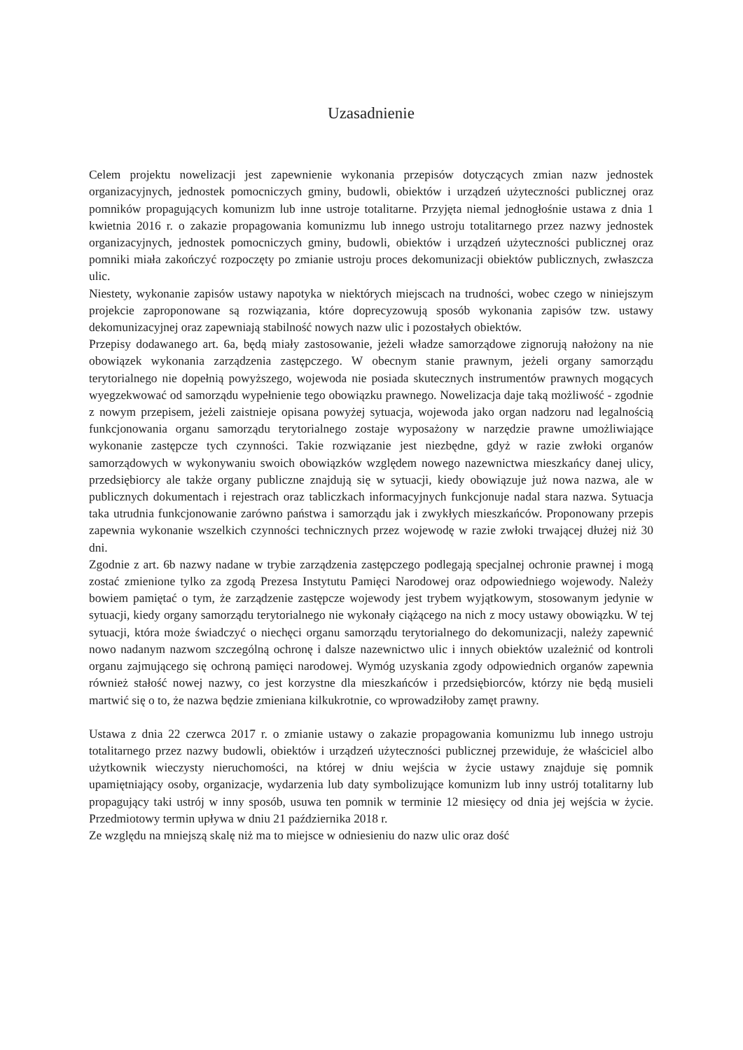Uzasadnienie
Celem projektu nowelizacji jest zapewnienie wykonania przepisów dotyczących zmian nazw jednostek organizacyjnych, jednostek pomocniczych gminy, budowli, obiektów i urządzeń użyteczności publicznej oraz pomników propagujących komunizm lub inne ustroje totalitarne. Przyjęta niemal jednogłośnie ustawa z dnia 1 kwietnia 2016 r. o zakazie propagowania komunizmu lub innego ustroju totalitarnego przez nazwy jednostek organizacyjnych, jednostek pomocniczych gminy, budowli, obiektów i urządzeń użyteczności publicznej oraz pomniki miała zakończyć rozpoczęty po zmianie ustroju proces dekomunizacji obiektów publicznych, zwłaszcza ulic.
Niestety, wykonanie zapisów ustawy napotyka w niektórych miejscach na trudności, wobec czego w niniejszym projekcie zaproponowane są rozwiązania, które doprecyzowują sposób wykonania zapisów tzw. ustawy dekomunizacyjnej oraz zapewniają stabilność nowych nazw ulic i pozostałych obiektów.
Przepisy dodawanego art. 6a, będą miały zastosowanie, jeżeli władze samorządowe zignorują nałożony na nie obowiązek wykonania zarządzenia zastępczego. W obecnym stanie prawnym, jeżeli organy samorządu terytorialnego nie dopełnią powyższego, wojewoda nie posiada skutecznych instrumentów prawnych mogących wyegzekwować od samorządu wypełnienie tego obowiązku prawnego. Nowelizacja daje taką możliwość - zgodnie z nowym przepisem, jeżeli zaistnieje opisana powyżej sytuacja, wojewoda jako organ nadzoru nad legalnością funkcjonowania organu samorządu terytorialnego zostaje wyposażony w narzędzie prawne umożliwiające wykonanie zastępcze tych czynności. Takie rozwiązanie jest niezbędne, gdyż w razie zwłoki organów samorządowych w wykonywaniu swoich obowiązków względem nowego nazewnictwa mieszkańcy danej ulicy, przedsiębiorcy ale także organy publiczne znajdują się w sytuacji, kiedy obowiązuje już nowa nazwa, ale w publicznych dokumentach i rejestrach oraz tabliczkach informacyjnych funkcjonuje nadal stara nazwa. Sytuacja taka utrudnia funkcjonowanie zarówno państwa i samorządu jak i zwykłych mieszkańców. Proponowany przepis zapewnia wykonanie wszelkich czynności technicznych przez wojewodę w razie zwłoki trwającej dłużej niż 30 dni.
Zgodnie z art. 6b nazwy nadane w trybie zarządzenia zastępczego podlegają specjalnej ochronie prawnej i mogą zostać zmienione tylko za zgodą Prezesa Instytutu Pamięci Narodowej oraz odpowiedniego wojewody. Należy bowiem pamiętać o tym, że zarządzenie zastępcze wojewody jest trybem wyjątkowym, stosowanym jedynie w sytuacji, kiedy organy samorządu terytorialnego nie wykonały ciążącego na nich z mocy ustawy obowiązku. W tej sytuacji, która może świadczyć o niechęci organu samorządu terytorialnego do dekomunizacji, należy zapewnić nowo nadanym nazwom szczególną ochronę i dalsze nazewnictwo ulic i innych obiektów uzależnić od kontroli organu zajmującego się ochroną pamięci narodowej. Wymóg uzyskania zgody odpowiednich organów zapewnia również stałość nowej nazwy, co jest korzystne dla mieszkańców i przedsiębiorców, którzy nie będą musieli martwić się o to, że nazwa będzie zmieniana kilkukrotnie, co wprowadziłoby zamęt prawny.
Ustawa z dnia 22 czerwca 2017 r. o zmianie ustawy o zakazie propagowania komunizmu lub innego ustroju totalitarnego przez nazwy budowli, obiektów i urządzeń użyteczności publicznej przewiduje, że właściciel albo użytkownik wieczysty nieruchomości, na której w dniu wejścia w życie ustawy znajduje się pomnik upamiętniający osoby, organizacje, wydarzenia lub daty symbolizujące komunizm lub inny ustrój totalitarny lub propagujący taki ustrój w inny sposób, usuwa ten pomnik w terminie 12 miesięcy od dnia jej wejścia w życie. Przedmiotowy termin upływa w dniu 21 października 2018 r.
Ze względu na mniejszą skalę niż ma to miejsce w odniesieniu do nazw ulic oraz dość